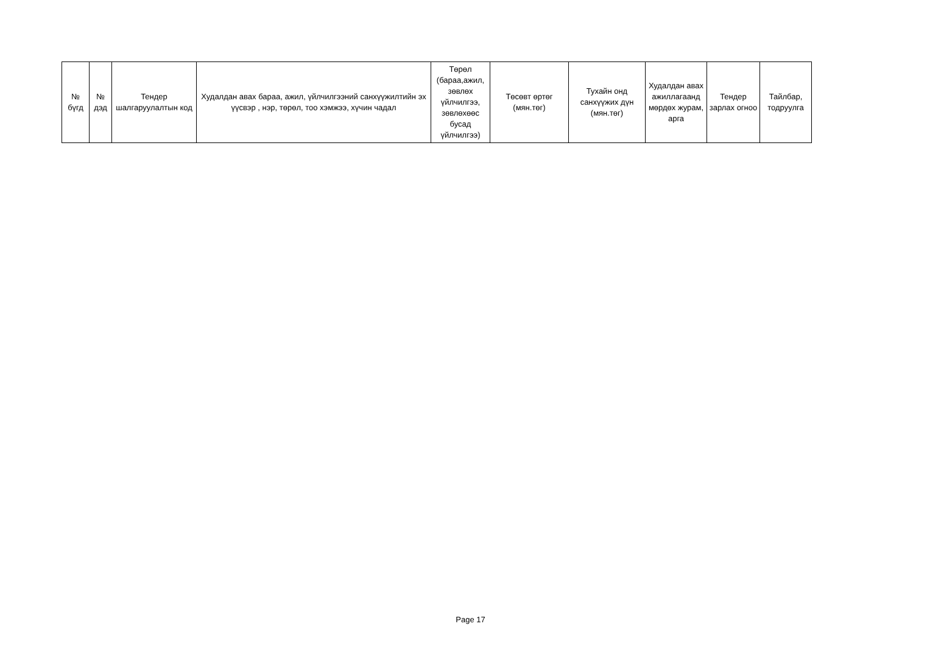| № бүгд | № дэд | Тендер шалгаруулалтын код | Худалдан авах бараа, ажил, үйлчилгээний санхүүжилтийн эх үүсвэр , нэр, төрөл, тоо хэмжээ, хүчин чадал | Төрөл (бараа,ажил, зөвлөх үйлчилгээ, зөвлөхөөс бусад үйлчилгээ) | Төсөвт өртөг (мян.төг) | Тухайн онд санхүүжих дүн (мян.төг) | Худалдан авах ажиллагаанд мөрдөх журам, арга | Тендер зарлах огноо | Тайлбар, тодруулга |
| --- | --- | --- | --- | --- | --- | --- | --- | --- | --- |
Page 17